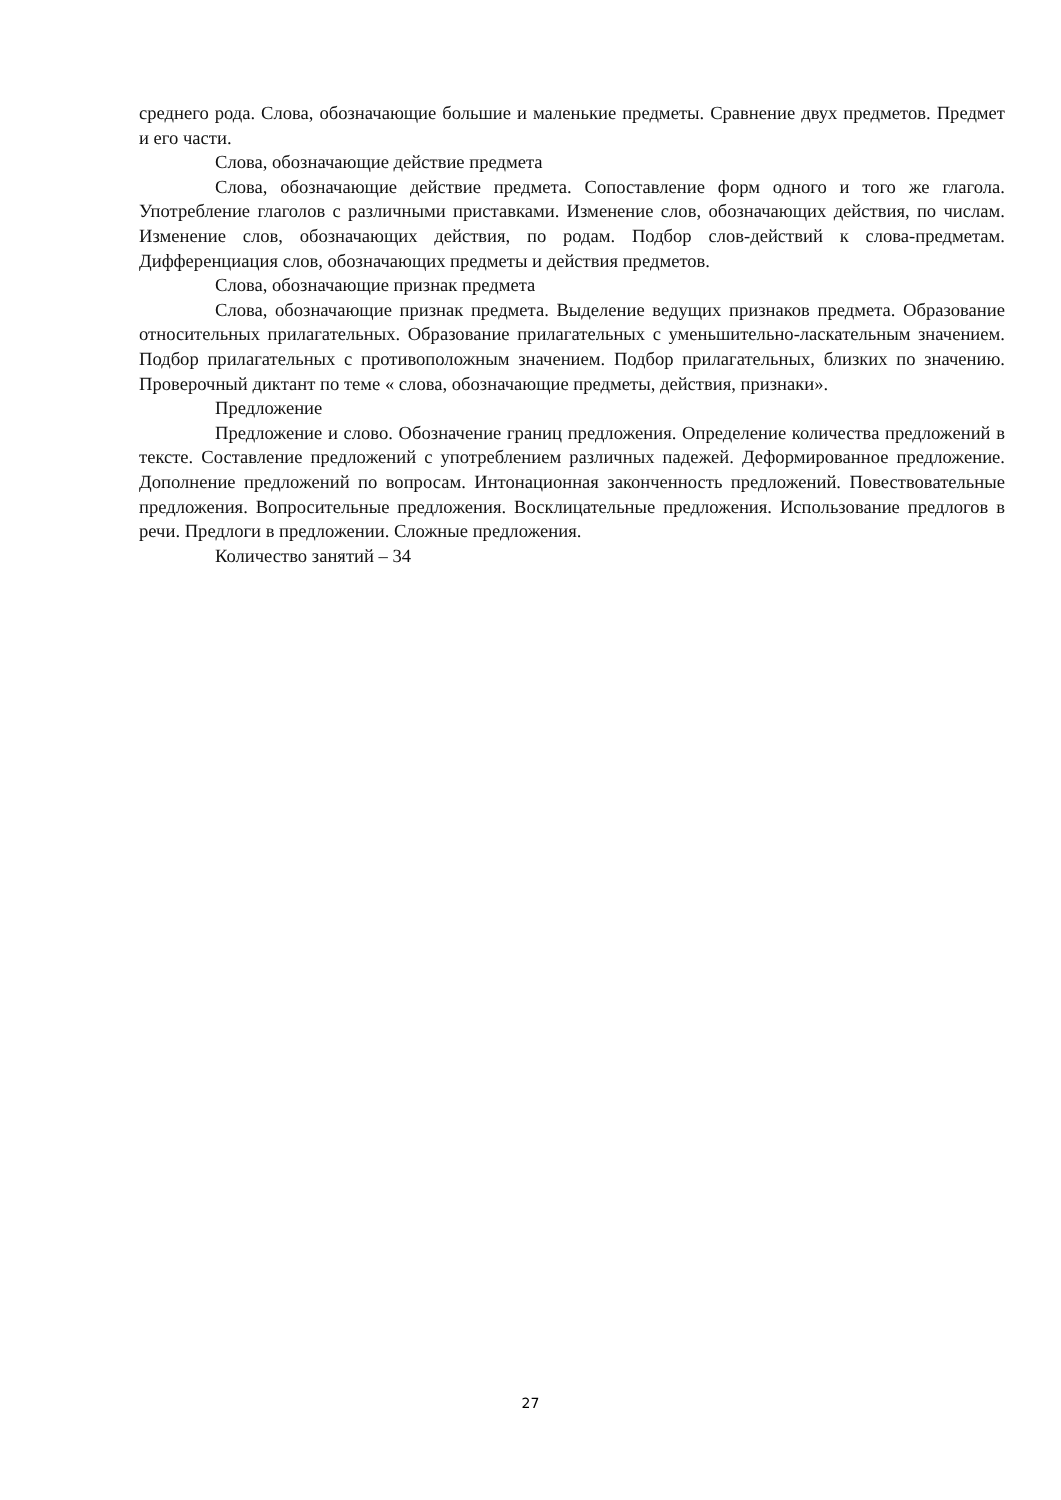среднего рода. Слова, обозначающие большие и маленькие предметы. Сравнение двух предметов. Предмет и его части.
Слова, обозначающие действие предмета
Слова, обозначающие действие предмета. Сопоставление форм одного и того же глагола. Употребление глаголов с различными приставками. Изменение слов, обозначающих действия, по числам. Изменение слов, обозначающих действия, по родам. Подбор слов-действий к слова-предметам. Дифференциация слов, обозначающих предметы и действия предметов.
Слова, обозначающие признак предмета
Слова, обозначающие признак предмета. Выделение ведущих признаков предмета. Образование относительных прилагательных. Образование прилагательных с уменьшительно-ласкательным значением. Подбор прилагательных с противоположным значением. Подбор прилагательных, близких по значению. Проверочный диктант по теме « слова, обозначающие предметы, действия, признаки».
Предложение
Предложение и слово. Обозначение границ предложения. Определение количества предложений в тексте. Составление предложений с употреблением различных падежей. Деформированное предложение. Дополнение предложений по вопросам. Интонационная законченность предложений. Повествовательные предложения. Вопросительные предложения. Восклицательные предложения. Использование предлогов в речи. Предлоги в предложении. Сложные предложения.
Количество занятий – 34
27